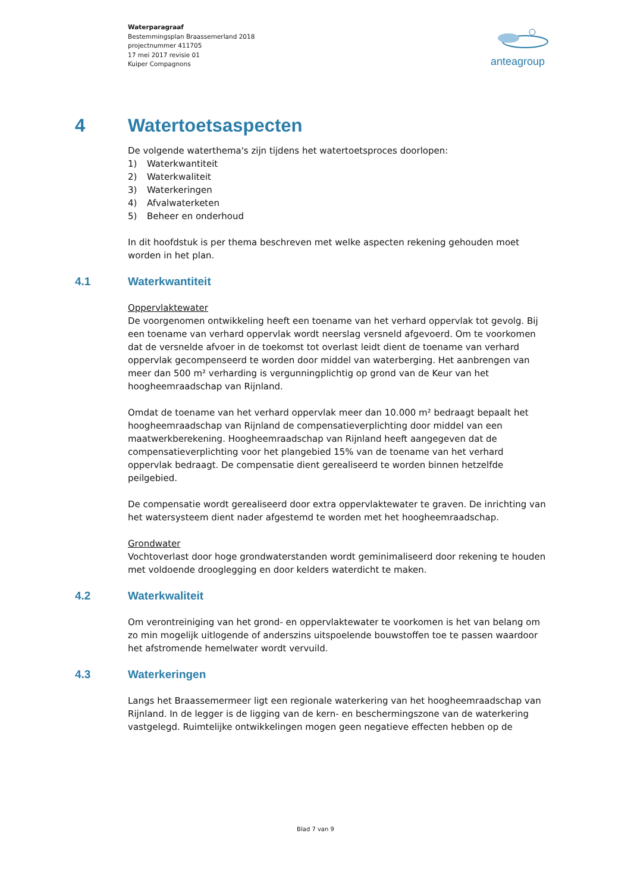Waterparagraaf
Bestemmingsplan Braassemerland 2018
projectnummer 411705
17 mei 2017 revisie 01
Kuiper Compagnons
anteagroup
4 Watertoetsaspecten
De volgende waterthema's zijn tijdens het watertoetsproces doorlopen:
1) Waterkwantiteit
2) Waterkwaliteit
3) Waterkeringen
4) Afvalwaterketen
5) Beheer en onderhoud
In dit hoofdstuk is per thema beschreven met welke aspecten rekening gehouden moet worden in het plan.
4.1 Waterkwantiteit
Oppervlaktewater
De voorgenomen ontwikkeling heeft een toename van het verhard oppervlak tot gevolg. Bij een toename van verhard oppervlak wordt neerslag versneld afgevoerd. Om te voorkomen dat de versnelde afvoer in de toekomst tot overlast leidt dient de toename van verhard oppervlak gecompenseerd te worden door middel van waterberging. Het aanbrengen van meer dan 500 m² verharding is vergunningplichtig op grond van de Keur van het hoogheemraadschap van Rijnland.
Omdat de toename van het verhard oppervlak meer dan 10.000 m² bedraagt bepaalt het hoogheemraadschap van Rijnland de compensatieverplichting door middel van een maatwerkberekening. Hoogheemraadschap van Rijnland heeft aangegeven dat de compensatieverplichting voor het plangebied 15% van de toename van het verhard oppervlak bedraagt. De compensatie dient gerealiseerd te worden binnen hetzelfde peilgebied.
De compensatie wordt gerealiseerd door extra oppervlaktewater te graven. De inrichting van het watersysteem dient nader afgestemd te worden met het hoogheemraadschap.
Grondwater
Vochtoverlast door hoge grondwaterstanden wordt geminimaliseerd door rekening te houden met voldoende drooglegging en door kelders waterdicht te maken.
4.2 Waterkwaliteit
Om verontreiniging van het grond- en oppervlaktewater te voorkomen is het van belang om zo min mogelijk uitlogende of anderszins uitspoelende bouwstoffen toe te passen waardoor het afstromende hemelwater wordt vervuild.
4.3 Waterkeringen
Langs het Braassemermeer ligt een regionale waterkering van het hoogheemraadschap van Rijnland. In de legger is de ligging van de kern- en beschermingszone van de waterkering vastgelegd. Ruimtelijke ontwikkelingen mogen geen negatieve effecten hebben op de
Blad 7 van 9